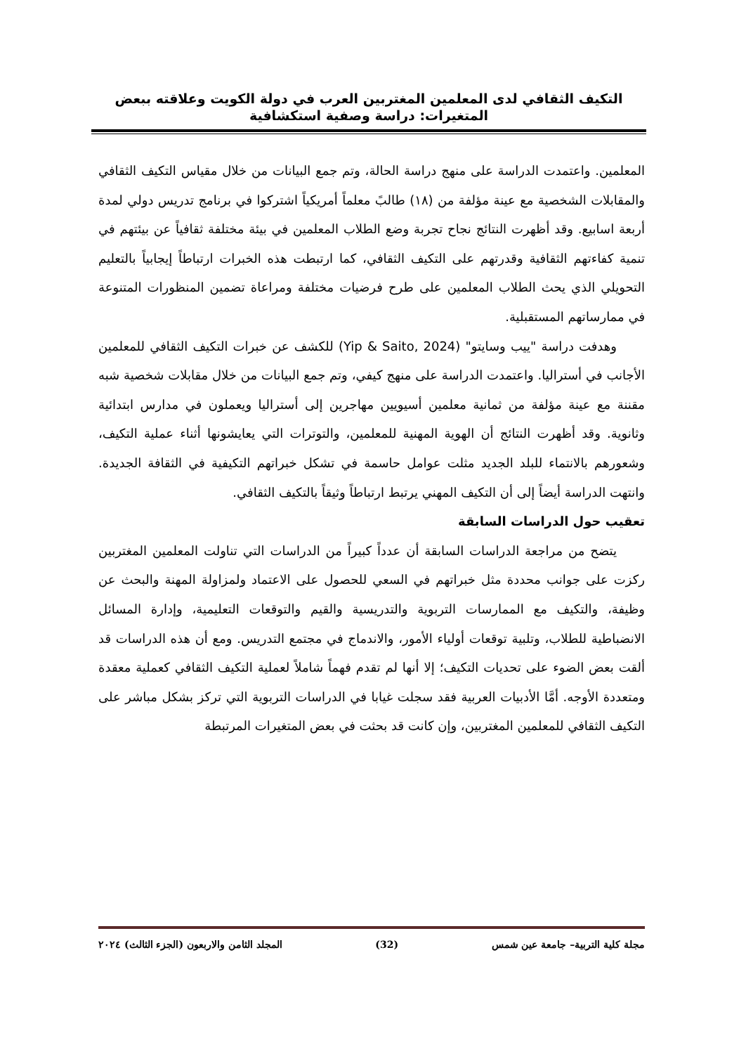التكيف الثقافي لدى المعلمين المغتربين العرب في دولة الكويت وعلاقته ببعض المتغيرات: دراسة وصفية استكشافية
المعلمين. واعتمدت الدراسة على منهج دراسة الحالة، وتم جمع البيانات من خلال مقياس التكيف الثقافي والمقابلات الشخصية مع عينة مؤلفة من (١٨) طالبً معلماً أمريكياً اشتركوا في برنامج تدريس دولي لمدة أربعة اسابيع. وقد أظهرت النتائج نجاح تجربة وضع الطلاب المعلمين في بيئة مختلفة ثقافياً عن بيئتهم في تنمية كفاءتهم الثقافية وقدرتهم على التكيف الثقافي، كما ارتبطت هذه الخبرات ارتباطاً إيجابياً بالتعليم التحويلي الذي يحث الطلاب المعلمين على طرح فرضيات مختلفة ومراعاة تضمين المنظورات المتنوعة في ممارساتهم المستقبلية.
وهدفت دراسة "ييب وسايتو" (Yip & Saito, 2024) للكشف عن خبرات التكيف الثقافي للمعلمين الأجانب في أستراليا. واعتمدت الدراسة على منهج كيفي، وتم جمع البيانات من خلال مقابلات شخصية شبه مقننة مع عينة مؤلفة من ثمانية معلمين أسيويين مهاجرين إلى أستراليا ويعملون في مدارس ابتدائية وثانوية. وقد أظهرت النتائج أن الهوية المهنية للمعلمين، والتوترات التي يعايشونها أثناء عملية التكيف، وشعورهم بالانتماء للبلد الجديد مثلت عوامل حاسمة في تشكل خبراتهم التكيفية في الثقافة الجديدة. وانتهت الدراسة أيضاً إلى أن التكيف المهني يرتبط ارتباطاً وثيقاً بالتكيف الثقافي.
تعقيب حول الدراسات السابقة
يتضح من مراجعة الدراسات السابقة أن عدداً كبيراً من الدراسات التي تناولت المعلمين المغتربين ركزت على جوانب محددة مثل خبراتهم في السعي للحصول على الاعتماد ولمزاولة المهنة والبحث عن وظيفة، والتكيف مع الممارسات التربوية والتدريسية والقيم والتوقعات التعليمية، وإدارة المسائل الانضباطية للطلاب، وتلبية توقعات أولياء الأمور، والاندماج في مجتمع التدريس. ومع أن هذه الدراسات قد ألقت بعض الضوء على تحديات التكيف؛ إلا أنها لم تقدم فهماً شاملاً لعملية التكيف الثقافي كعملية معقدة ومتعددة الأوجه. أمَّا الأدبيات العربية فقد سجلت غيابا في الدراسات التربوية التي تركز بشكل مباشر على التكيف الثقافي للمعلمين المغتربين، وإن كانت قد بحثت في بعض المتغيرات المرتبطة
مجلة كلية التربية– جامعة عين شمس (32) المجلد الثامن والاربعون (الجزء الثالث) ٢٠٢٤